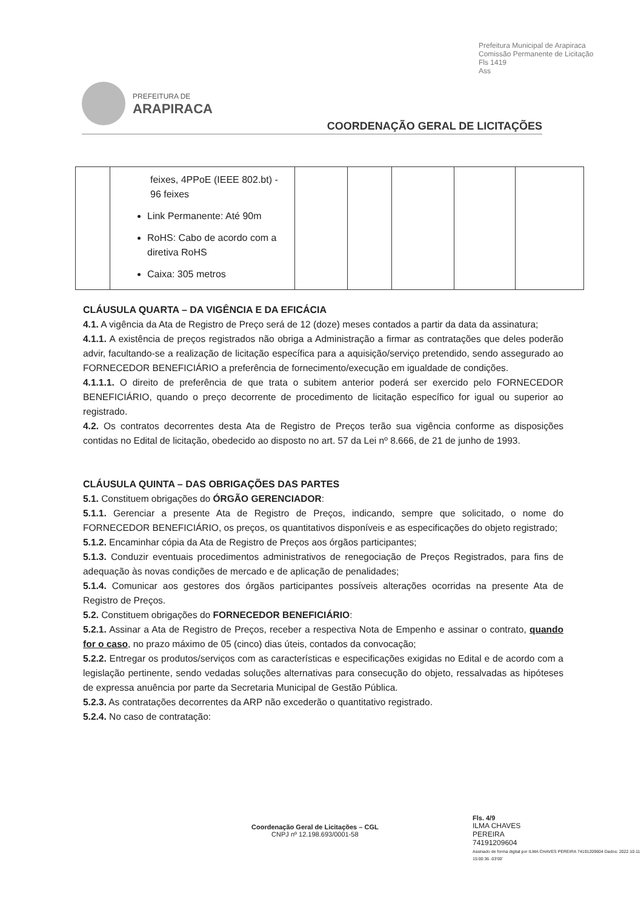Prefeitura Municipal de Arapiraca
Comissão Permanente de Licitação
Fls 1419
Ass
PREFEITURA DE
ARAPIRACA
COORDENAÇÃO GERAL DE LICITAÇÕES
| | feixes, 4PPoE (IEEE 802.bt) - 96 feixes Link Permanente: Até 90m RoHS: Cabo de acordo com a diretiva RoHS Caixa: 305 metros | | | | | |
CLÁUSULA QUARTA – DA VIGÊNCIA E DA EFICÁCIA
4.1. A vigência da Ata de Registro de Preço será de 12 (doze) meses contados a partir da data da assinatura;
4.1.1. A existência de preços registrados não obriga a Administração a firmar as contratações que deles poderão advir, facultando-se a realização de licitação específica para a aquisição/serviço pretendido, sendo assegurado ao FORNECEDOR BENEFICIÁRIO a preferência de fornecimento/execução em igualdade de condições.
4.1.1.1. O direito de preferência de que trata o subitem anterior poderá ser exercido pelo FORNECEDOR BENEFICIÁRIO, quando o preço decorrente de procedimento de licitação específico for igual ou superior ao registrado.
4.2. Os contratos decorrentes desta Ata de Registro de Preços terão sua vigência conforme as disposições contidas no Edital de licitação, obedecido ao disposto no art. 57 da Lei nº 8.666, de 21 de junho de 1993.
CLÁUSULA QUINTA – DAS OBRIGAÇÕES DAS PARTES
5.1. Constituem obrigações do ÓRGÃO GERENCIADOR:
5.1.1. Gerenciar a presente Ata de Registro de Preços, indicando, sempre que solicitado, o nome do FORNECEDOR BENEFICIÁRIO, os preços, os quantitativos disponíveis e as especificações do objeto registrado;
5.1.2. Encaminhar cópia da Ata de Registro de Preços aos órgãos participantes;
5.1.3. Conduzir eventuais procedimentos administrativos de renegociação de Preços Registrados, para fins de adequação às novas condições de mercado e de aplicação de penalidades;
5.1.4. Comunicar aos gestores dos órgãos participantes possíveis alterações ocorridas na presente Ata de Registro de Preços.
5.2. Constituem obrigações do FORNECEDOR BENEFICIÁRIO:
5.2.1. Assinar a Ata de Registro de Preços, receber a respectiva Nota de Empenho e assinar o contrato, quando for o caso, no prazo máximo de 05 (cinco) dias úteis, contados da convocação;
5.2.2. Entregar os produtos/serviços com as características e especificações exigidas no Edital e de acordo com a legislação pertinente, sendo vedadas soluções alternativas para consecução do objeto, ressalvadas as hipóteses de expressa anuência por parte da Secretaria Municipal de Gestão Pública.
5.2.3. As contratações decorrentes da ARP não excederão o quantitativo registrado.
5.2.4. No caso de contratação:
Coordenação Geral de Licitações – CGL
CNPJ nº 12.198.693/0001-58
Fls. 4/9
ILMA CHAVES
PEREIRA
74191209604
Assinado de forma digital por ILMA CHAVES PEREIRA 74191209604 Dados: 2022.10.11 15:00:36 -03'00'